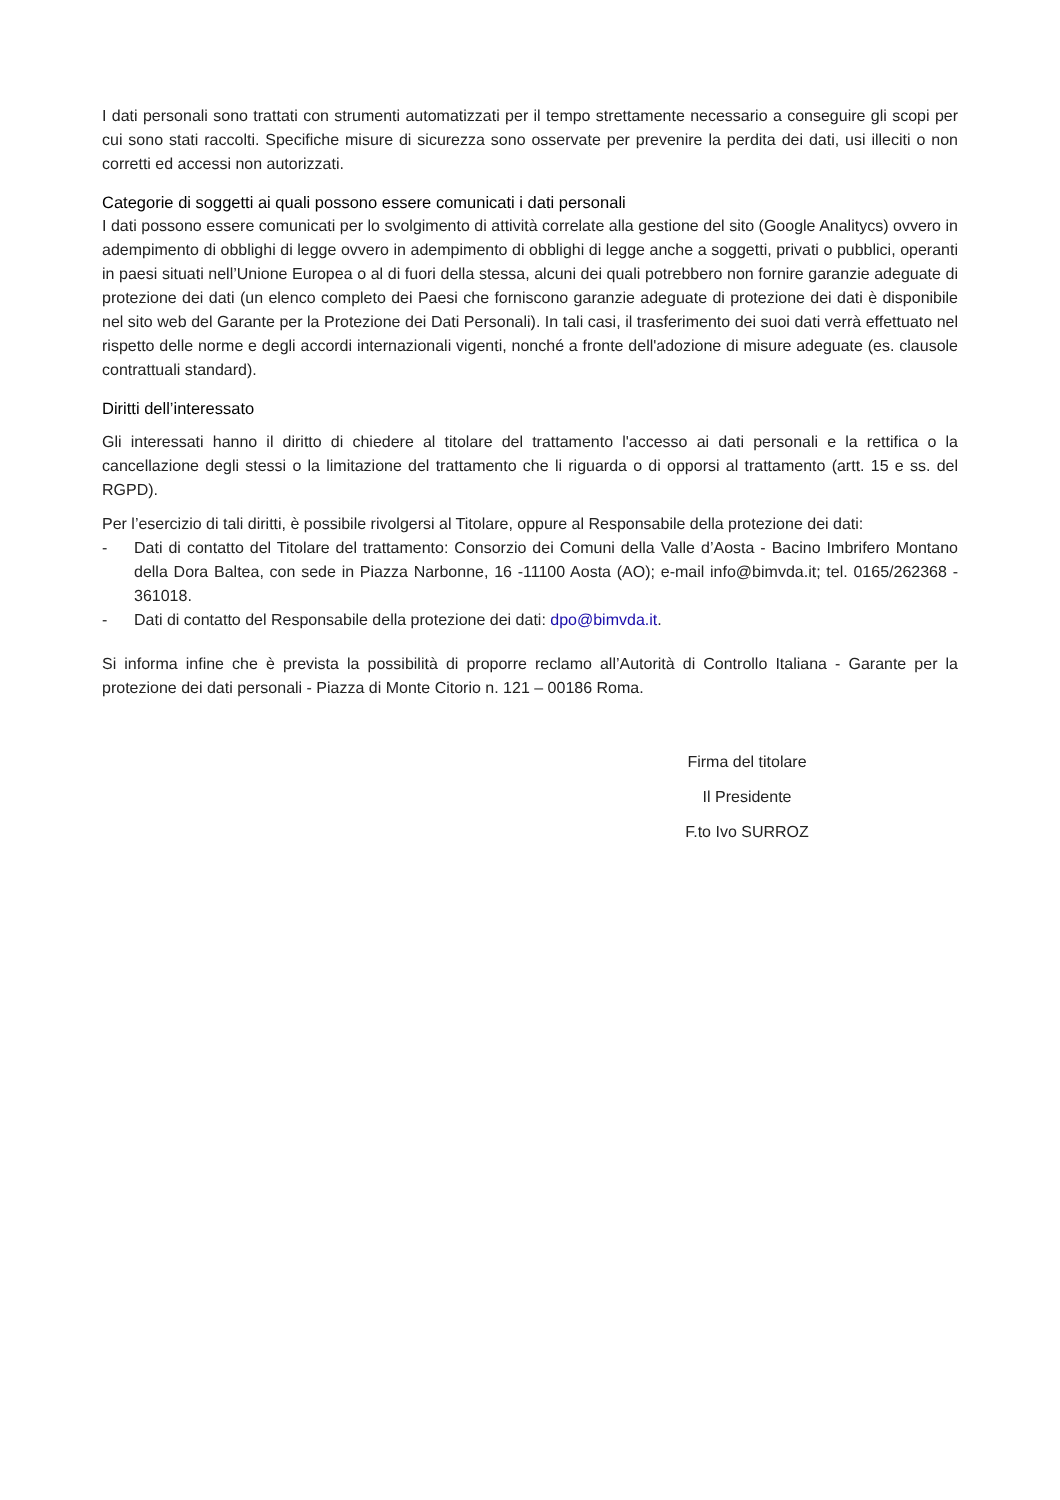I dati personali sono trattati con strumenti automatizzati per il tempo strettamente necessario a conseguire gli scopi per cui sono stati raccolti. Specifiche misure di sicurezza sono osservate per prevenire la perdita dei dati, usi illeciti o non corretti ed accessi non autorizzati.
Categorie di soggetti ai quali possono essere comunicati i dati personali
I dati possono essere comunicati per lo svolgimento di attività correlate alla gestione del sito (Google Analitycs) ovvero in adempimento di obblighi di legge ovvero in adempimento di obblighi di legge anche a soggetti, privati o pubblici, operanti in paesi situati nell’Unione Europea o al di fuori della stessa, alcuni dei quali potrebbero non fornire garanzie adeguate di protezione dei dati (un elenco completo dei Paesi che forniscono garanzie adeguate di protezione dei dati è disponibile nel sito web del Garante per la Protezione dei Dati Personali). In tali casi, il trasferimento dei suoi dati verrà effettuato nel rispetto delle norme e degli accordi internazionali vigenti, nonché a fronte dell'adozione di misure adeguate (es. clausole contrattuali standard).
Diritti dell’interessato
Gli interessati hanno il diritto di chiedere al titolare del trattamento l'accesso ai dati personali e la rettifica o la cancellazione degli stessi o la limitazione del trattamento che li riguarda o di opporsi al trattamento (artt. 15 e ss. del RGPD).
Per l’esercizio di tali diritti, è possibile rivolgersi al Titolare, oppure al Responsabile della protezione dei dati:
- Dati di contatto del Titolare del trattamento: Consorzio dei Comuni della Valle d’Aosta - Bacino Imbrifero Montano della Dora Baltea, con sede in Piazza Narbonne, 16 -11100 Aosta (AO); e-mail info@bimvda.it; tel. 0165/262368 - 361018.
- Dati di contatto del Responsabile della protezione dei dati: dpo@bimvda.it.
Si informa infine che è prevista la possibilità di proporre reclamo all’Autorità di Controllo Italiana - Garante per la protezione dei dati personali - Piazza di Monte Citorio n. 121 – 00186 Roma.
Firma del titolare
Il Presidente
F.to Ivo SURROZ